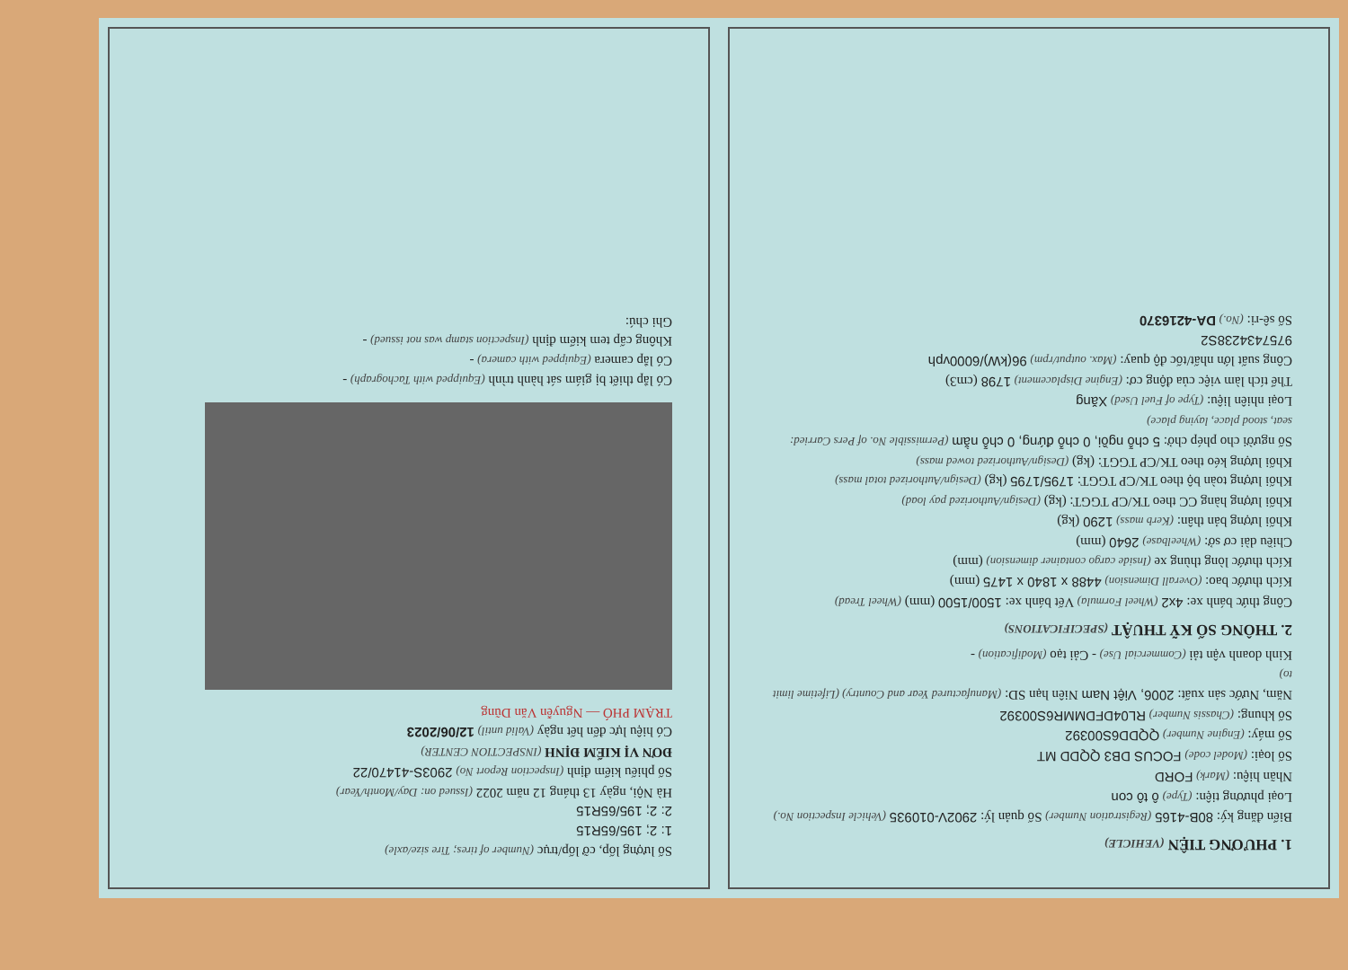1. PHƯƠNG TIỆN (VEHICLE)
Biển đăng ký: 80B-4165 (Registration Number) Số quản lý: 2902V-010935 (Vehicle Inspection No.)
Loại phương tiện: (Type) ô tô con
Nhãn hiệu: (Mark) FORD
Số loại: (Model code) FOCUS DB3 QQDD MT
Số máy: (Engine Number) QQDD6S00392
Số khung: (Chassis Number) RL04DFDMMR6S00392
Năm, Nước sản xuất: 2006, Việt Nam Niên hạn SD: (Manufactured Year and Country) (Lifetime limit to)
Kinh doanh vận tải (Commercial Use) - Cải tạo (Modification) -
2. THÔNG SỐ KỸ THUẬT (SPECIFICATIONS)
Công thức bánh xe: 4x2 (Wheel Formula) Vết bánh xe: 1500/1500 (mm) (Wheel Tread)
Kích thước bao: (Overall Dimension) 4488 x 1840 x 1475 (mm)
Kích thước lòng thùng xe (Inside cargo container dimension) (mm)
Chiều dài cơ sở: (Wheelbase) 2640 (mm)
Khối lượng bản thân: (Kerb mass) 1290 (kg)
Khối lượng hàng CC theo TK/CP TGGT: (kg) (Design/Authorized pay load)
Khối lượng toàn bộ theo TK/CP TGGT: 1795/1795 (kg) (Design/Authorized total mass)
Khối lượng kéo theo TK/CP TGGT: (kg) (Design/Authorized towed mass)
Số người cho phép chở: 5 chỗ ngồi, 0 chỗ đứng, 0 chỗ nằm (Permissible No. of Pers Carried: seat, stood place, laying place)
Loại nhiên liệu: (Type of Fuel Used) Xăng
Thể tích làm việc của động cơ: (Engine Displacement) 1798 (cm3)
Công suất lớn nhất/tốc độ quay: (Max. output/rpm) 96(kW)/6000vph
9757434238S2
Số sê-ri: (No.) DA-4216370
Số lượng lốp, cỡ lốp/trục (Number of tires; Tire size/axle)
1: 2; 195/65R15
2: 2; 195/65R15
Hà Nội, ngày 13 tháng 12 năm 2022 (Issued on: Day/Month/Year)
Số phiếu kiểm định (Inspection Report No) 2903S-41470/22
ĐƠN VỊ KIỂM ĐỊNH (INSPECTION CENTER)
Có hiệu lực đến hết ngày (Valid until) 12/06/2023
TRẠM PHÓ — Nguyễn Văn Dũng
Có lắp thiết bị giám sát hành trình (Equipped with Tachograph) -
Có lắp camera (Equipped with camera) -
Không cấp tem kiểm định (Inspection stamp was not issued) -
Ghi chú: